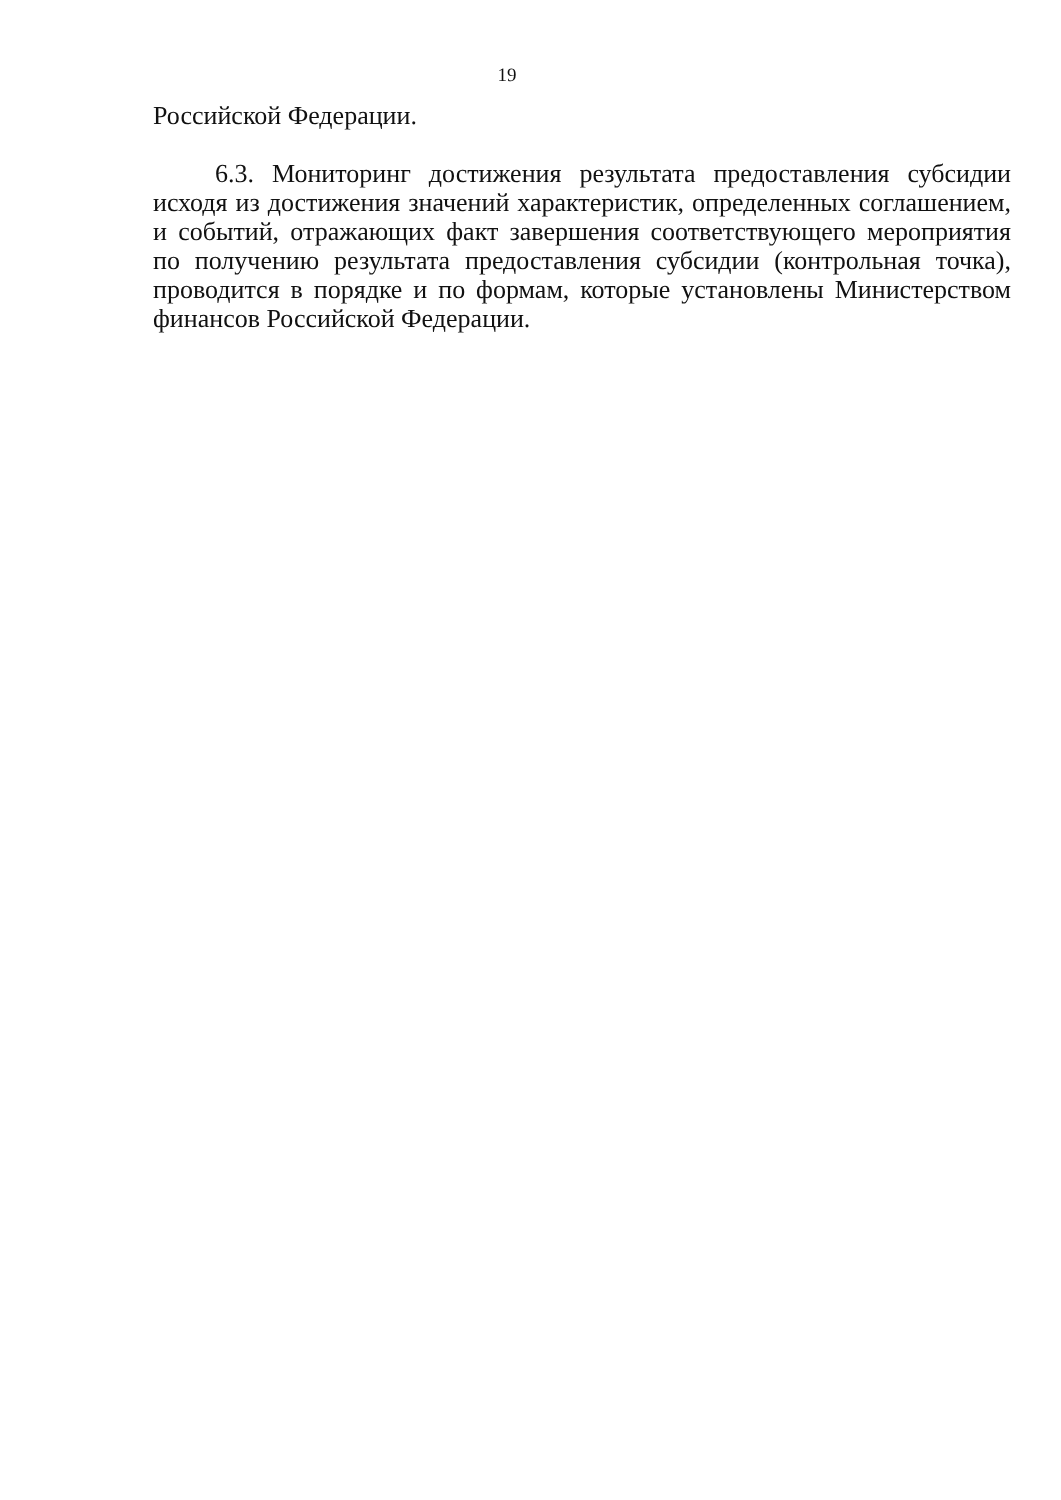19
Российской Федерации.
6.3. Мониторинг достижения результата предоставления субсидии исходя из достижения значений характеристик, определенных соглашением, и событий, отражающих факт завершения соответствующего мероприятия по получению результата предоставления субсидии (контрольная точка), проводится в порядке и по формам, которые установлены Министерством финансов Российской Федерации.